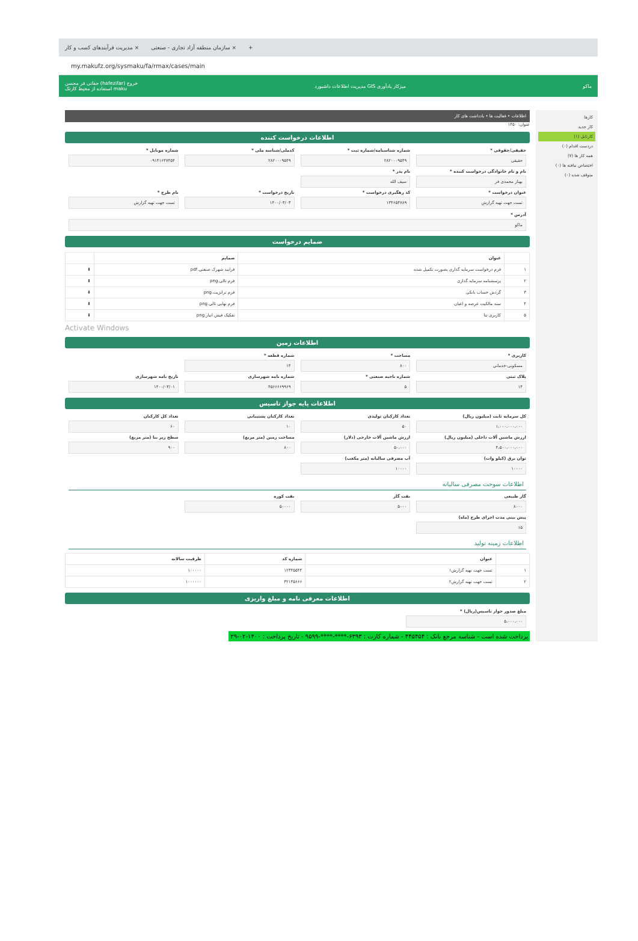مدیریت فرآیندهای کسب و کار × سازمان منطقه آزاد تجاری - صنعتی × +
my.makufz.org/sysmaku/fa/rmax/cases/main
حقانی فر محسن (hafezifar) خروج
استفاده از محیط کارتک maku میزکار یادآوری GIS مدیریت اطلاعات داشبورد ماکو
کارها
کار جدید
کارتابل (۱)
دردست اقدام (۰)
همه کار ها (۷)
اختصاص نیافته ها (۰)
متوقف شده (۰)
اطلاعات • فعالیت ها • یادداشت های کار
عنوان: ۱۴۵۰
اطلاعات درخواست کننده
حقیقی/حقوقی *
حقیقی
شماره شناسنامه/شماره ثبت *
۲۸۲۰۰۰۹۵۴۹
کدملی/شناسه ملی *
۲۸۲۰۰۰۹۵۴۹
شماره موبایل *
۰۹۱۴۱۶۴۷۴۵۴
نام و نام خانوادگی درخواست کننده *
بهناز محمدی فر
نام پدر *
سیف الله
عنوان درخواست *
تست جهت تهیه گزارش
کد رهگیری درخواست *
۱۳۴۶۵۴۷۸۹
تاریخ درخواست *
۱۴۰۰/۰۳/۰۳
نام طرح *
تست جهت تهیه گزارش
آدرس *
ماکو
ضمایم درخواست
| | عنوان | ضمایم | |
| --- | --- | --- | --- |
| ۱ | فرم درخواست سرمایه گذاری بصورت تکمیل شده | فرایند شهرک صنعتی.pdf | ⬇ |
| ۲ | پرسشنامه سرمایه گذاری | فرم تالی.png | ⬇ |
| ۳ | گردش حساب بانکی | فرم ترانزیت.png | ⬇ |
| ۴ | سند مالکیت عرصه و اعیان | فرم نهایی تالی.png | ⬇ |
| ۵ | کاربری تنا | تفکیک فیش انبار.png | ⬇ |
Activate Windows
اطلاعات زمین
کاربری *
مسکونی-خدماتی
مساحت *
۸۰۰
شماره قطعه *
۱۴
پلاک ثبتی
۱۴
شماره ناحیه صنعتی *
۵
شماره نامه شهرسازی
۴۵۶۶۶۶۹۹۶۹
تاریخ نامه شهرسازی
۱۴۰۰/۰۳/۰۱
اطلاعات پایه جواز تاسیس
کل سرمایه ثابت (میلیون ریال)
۱،۰۰۰،۰۰۰،۰۰۰
تعداد کارکنان تولیدی
۵۰
تعداد کارکنان پشتیبانی
۱۰
تعداد کل کارکنان
۶۰
ارزش ماشین آلات داخلی (میلیون ریال)
۴،۵۰۰،۰۰۰،۰۰۰
ارزش ماشین آلات خارجی (دلار)
۵۰،۰۰۰
مساحت زمین (متر مربع)
۸۰۰
سطح زیر بنا (متر مربع)
۹۰۰
توان برق (کیلو وات)
۱۰۰۰۰
آب مصرفی سالیانه (متر مکعب)
۱۰۰۰۰
اطلاعات سوخت مصرفی سالیانه
گاز طبیعی
۸۰۰۰
نفت گاز
۵۰۰۰
نفت کوره
۵۰۰۰۰
پیش بینی مدت اجرای طرح (ماه)
۱۵
اطلاعات زمینه تولید
| | عنوان | شماره کد | ظرفیت سالانه |
| --- | --- | --- | --- |
| ۱ | تست جهت تهیه گزارش۱ | ۱۲۳۴۵۵۴۴ | ۱۰۰۰۰۰ |
| ۲ | تست جهت تهیه گزارش۲ | ۳۲۱۴۵۶۶۶ | ۱۰۰۰۰۰۰ |
اطلاعات معرفی نامه و مبلغ واریزی
مبلغ صدور جواز تاسیس(ریال) *
۵،۰۰۰،۰۰۰
پرداخت شده است - شناسه مرجع بانک : ۴۴۵۴۵۴ - شماره کارت : ۶۳۹۳-****-****-۹۵۹۹ - تاریخ پرداخت : ۱۴۰۰-۰۲-۲۹